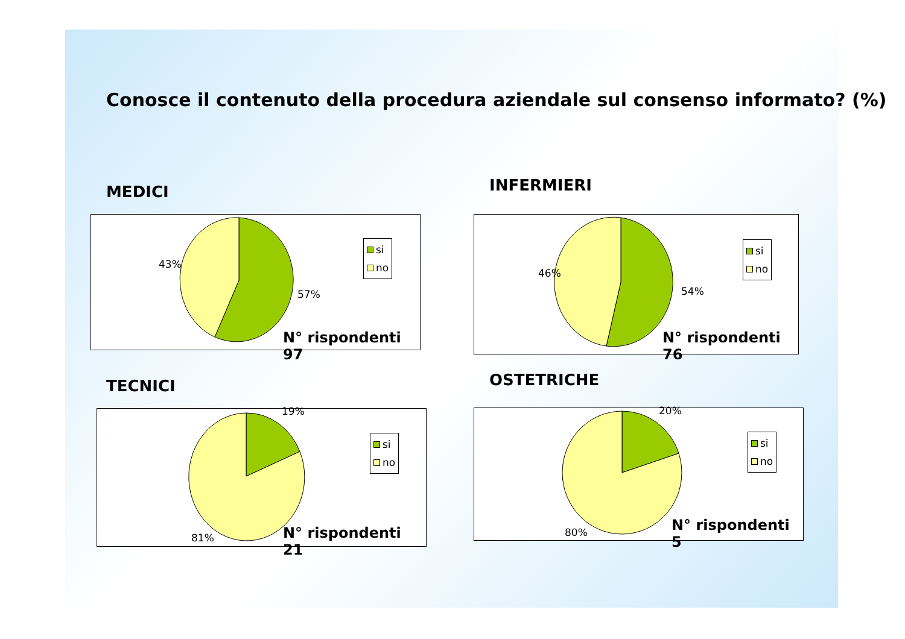Conosce il contenuto della procedura aziendale sul consenso informato? (%)
MEDICI
43%
57%
si
no
N° rispondenti 97
INFERMIERI
46%
54%
si
no
N° rispondenti 76
TECNICI
19%
81%
si
no
N° rispondenti 21
OSTETRICHE
20%
80%
si
no
N° rispondenti 5